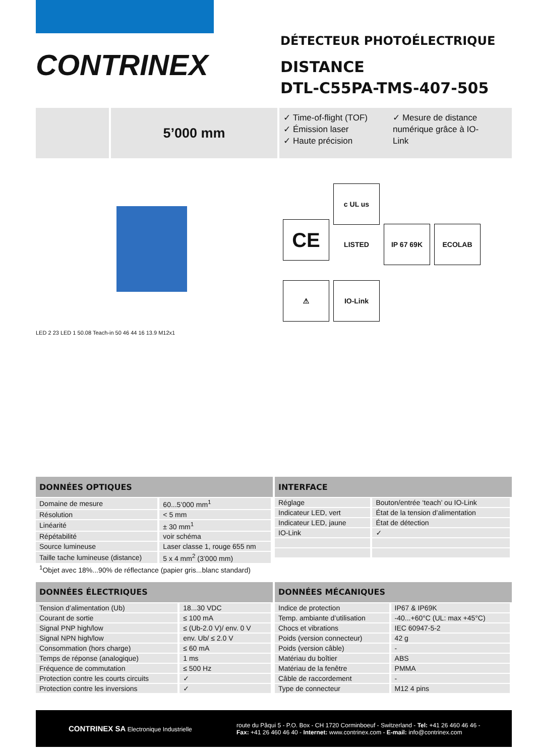CONTRINEX
DÉTECTEUR PHOTOÉLECTRIQUE
DISTANCE
DTL-C55PA-TMS-407-505
5’000 mm
✓ Time-of-flight (TOF)
✓ Émission laser
✓ Haute précision
✓ Mesure de distance
numérique grâce à IO-
Link
CE c UL us LISTED IP 67 69K ECOLAB
⚠ IO-Link
LED 2 23 LED 1 50.08 Teach-in 50 46 44 16 13.9 M12x1
| DONNÉES OPTIQUES | |
| --- | --- |
| Domaine de mesure | 60...5’000 mm<sup>1</sup> |
| Résolution | < 5 mm |
| Linéarité | ± 30 mm<sup>1</sup> |
| Répétabilité | voir schéma |
| Source lumineuse | Laser classe 1, rouge 655 nm |
| Taille tache lumineuse (distance) | 5 x 4 mm<sup>2</sup> (3’000 mm) |
<sup>1</sup> Objet avec 18%...90% de réflectance (papier gris...blanc standard)
| INTERFACE | |
| --- | --- |
| Réglage | Bouton/entrée ‘teach’ ou IO-Link |
| Indicateur LED, vert | État de la tension d’alimentation |
| Indicateur LED, jaune | État de détection |
| IO-Link | ✓ |
| DONNÉES ÉLECTRIQUES | |
| --- | --- |
| Tension d’alimentation (Ub) | 18...30 VDC |
| Courant de sortie | ≤ 100 mA |
| Signal PNP high/low | ≤ (Ub-2.0 V)/ env. 0 V |
| Signal NPN high/low | env. Ub/ ≤ 2.0 V |
| Consommation (hors charge) | ≤ 60 mA |
| Temps de réponse (analogique) | 1 ms |
| Fréquence de commutation | ≤ 500 Hz |
| Protection contre les courts circuits | ✓ |
| Protection contre les inversions | ✓ |
| DONNÉES MÉCANIQUES | |
| --- | --- |
| Indice de protection | IP67 & IP69K |
| Temp. ambiante d’utilisation | -40...+60°C (UL: max +45°C) |
| Chocs et vibrations | IEC 60947-5-2 |
| Poids (version connecteur) | 42 g |
| Poids (version câble) | - |
| Matériau du boîtier | ABS |
| Matériau de la fenêtre | PMMA |
| Câble de raccordement | - |
| Type de connecteur | M12 4 pins |
CONTRINEX SA Electronique Industrielle
route du Pâqui 5 - P.O. Box - CH 1720 Corminboeuf - Switzerland - Tel: +41 26 460 46 46 -
Fax: +41 26 460 46 40 - Internet: www.contrinex.com - E-mail: info@contrinex.com